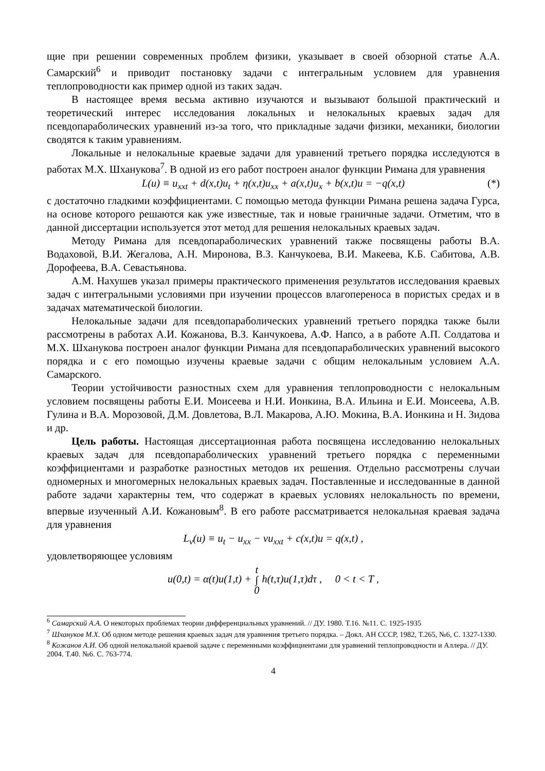щие при решении современных проблем физики, указывает в своей обзорной статье А.А. Самарский<sup>6</sup> и приводит постановку задачи с интегральным условием для уравнения теплопроводности как пример одной из таких задач.
В настоящее время весьма активно изучаются и вызывают большой практический и теоретический интерес исследования локальных и нелокальных краевых задач для псевдопараболических уравнений из-за того, что прикладные задачи физики, механики, биологии сводятся к таким уравнениям.
Локальные и нелокальные краевые задачи для уравнений третьего порядка исследуются в работах М.Х. Шханукова<sup>7</sup>. В одной из его работ построен аналог функции Римана для уравнения
L(u) ≡ u<sub>xxt</sub> + d(x,t)u<sub>t</sub> + η(x,t)u<sub>xx</sub> + a(x,t)u<sub>x</sub> + b(x,t)u = −q(x,t) (*)
с достаточно гладкими коэффициентами. С помощью метода функции Римана решена задача Гурса, на основе которого решаются как уже известные, так и новые граничные задачи. Отметим, что в данной диссертации используется этот метод для решения нелокальных краевых задач.
Методу Римана для псевдопараболических уравнений также посвящены работы В.А. Водаховой, В.И. Жегалова, А.Н. Миронова, В.З. Канчукоева, В.И. Макеева, К.Б. Сабитова, А.В. Дорофеева, В.А. Севастьянова.
А.М. Нахушев указал примеры практического применения результатов исследования краевых задач с интегральными условиями при изучении процессов влагопереноса в пористых средах и в задачах математической биологии.
Нелокальные задачи для псевдопараболических уравнений третьего порядка также были рассмотрены в работах А.И. Кожанова, В.З. Канчукоева, А.Ф. Напсо, а в работе А.П. Солдатова и М.Х. Шханукова построен аналог функции Римана для псевдопараболических уравнений высокого порядка и с его помощью изучены краевые задачи с общим нелокальным условием А.А. Самарского.
Теории устойчивости разностных схем для уравнения теплопроводности с нелокальным условием посвящены работы Е.И. Моисеева и Н.И. Ионкина, В.А. Ильина и Е.И. Моисеева, А.В. Гулина и В.А. Морозовой, Д.М. Довлетова, В.Л. Макарова, А.Ю. Мокина, В.А. Ионкина и Н. Зидова и др.
Цель работы. Настоящая диссертационная работа посвящена исследованию нелокальных краевых задач для псевдопараболических уравнений третьего порядка с переменными коэффициентами и разработке разностных методов их решения. Отдельно рассмотрены случаи одномерных и многомерных нелокальных краевых задач. Поставленные и исследованные в данной работе задачи характерны тем, что содержат в краевых условиях нелокальность по времени, впервые изученный А.И. Кожановым<sup>8</sup>. В его работе рассматривается нелокальная краевая задача для уравнения
L<sub>ν</sub>(u) ≡ u<sub>t</sub> − u<sub>xx</sub> − νu<sub>xxt</sub> + c(x,t)u = q(x,t) ,
удовлетворяющее условиям
u(0,t) = α(t)u(1,t) + t
∫
0 h(t,τ)u(1,τ)dτ , 0 < t < T ,
<sup>6</sup> Самарский А.А. О некоторых проблемах теории дифференциальных уравнений. // ДУ. 1980. Т.16. №11. С. 1925-1935
<sup>7</sup> Шхануков М.Х. Об одном методе решения краевых задач для уравнения третьего порядка. – Докл. АН СССР, 1982, Т.265, №6, С. 1327-1330.
<sup>8</sup> Кожанов А.И. Об одной нелокальной краевой задаче с переменными коэффициентами для уравнений теплопроводности и Аллера. // ДУ. 2004. Т.40. №6. С. 763-774.
4